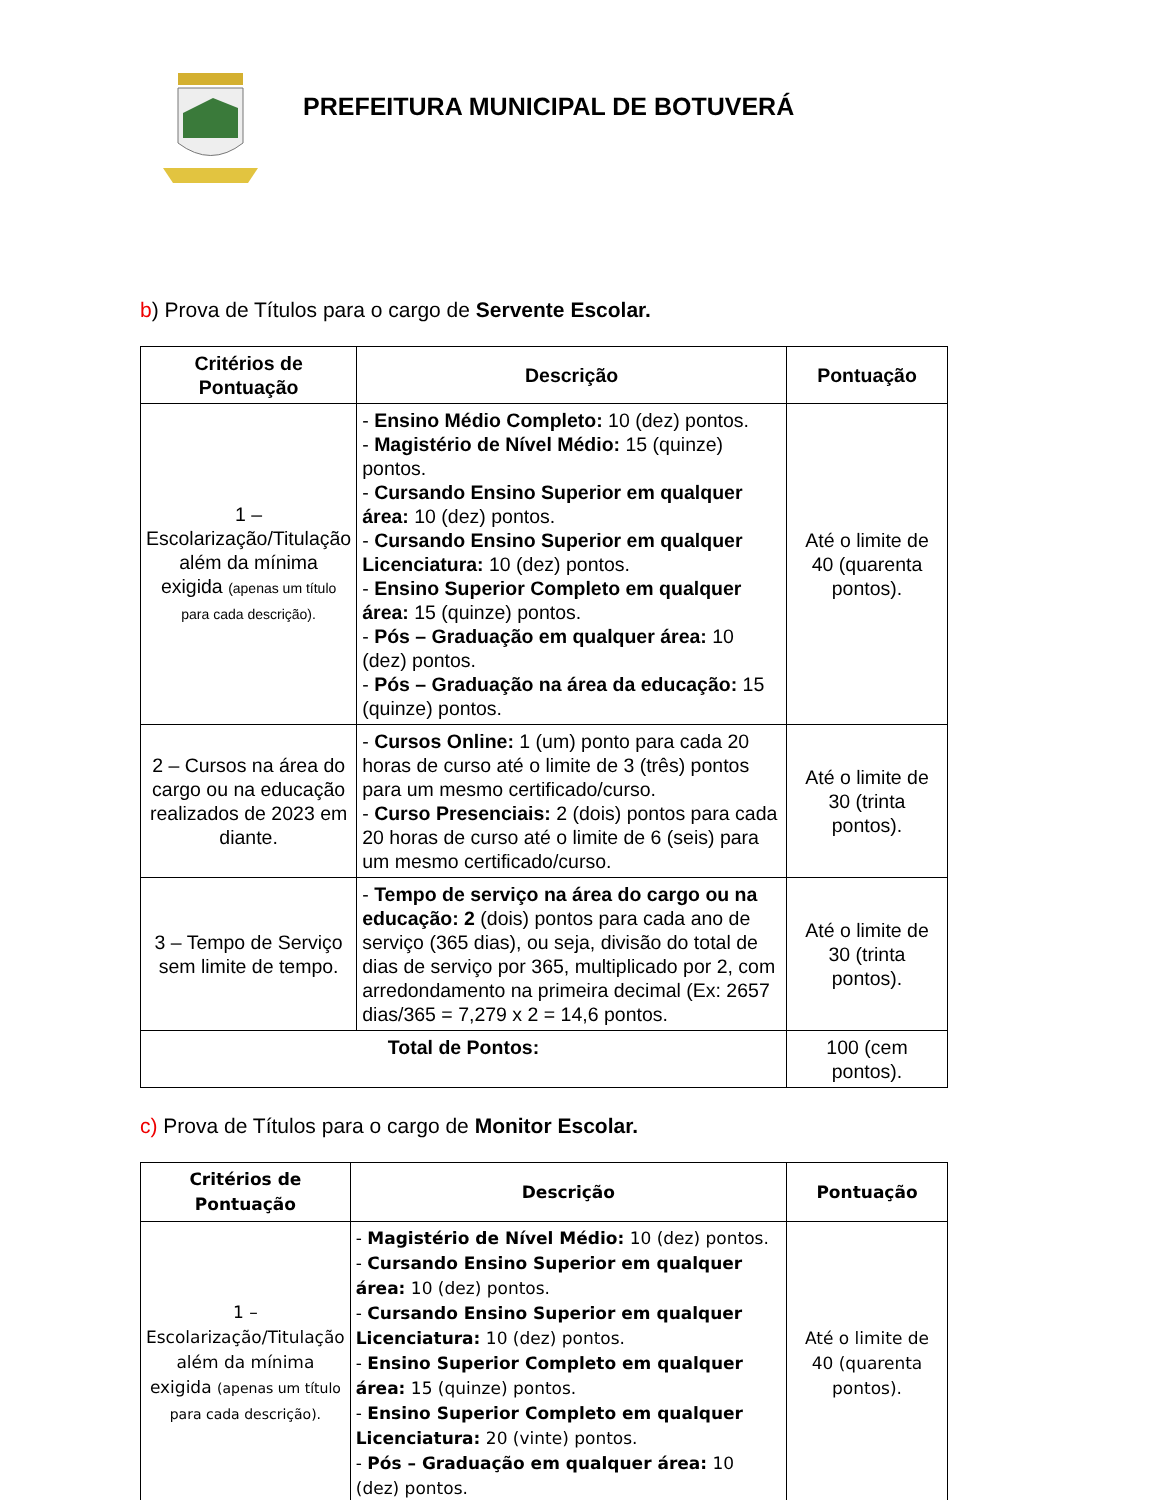PREFEITURA MUNICIPAL DE BOTUVERÁ
b) Prova de Títulos para o cargo de Servente Escolar.
| Critérios de Pontuação | Descrição | Pontuação |
| --- | --- | --- |
| 1 – Escolarização/Titulação além da mínima exigida (apenas um título para cada descrição). | - Ensino Médio Completo: 10 (dez) pontos. - Magistério de Nível Médio: 15 (quinze) pontos. - Cursando Ensino Superior em qualquer área: 10 (dez) pontos. - Cursando Ensino Superior em qualquer Licenciatura: 10 (dez) pontos. - Ensino Superior Completo em qualquer área: 15 (quinze) pontos. - Pós – Graduação em qualquer área: 10 (dez) pontos. - Pós – Graduação na área da educação: 15 (quinze) pontos. | Até o limite de 40 (quarenta pontos). |
| 2 – Cursos na área do cargo ou na educação realizados de 2023 em diante. | - Cursos Online: 1 (um) ponto para cada 20 horas de curso até o limite de 3 (três) pontos para um mesmo certificado/curso. - Curso Presenciais: 2 (dois) pontos para cada 20 horas de curso até o limite de 6 (seis) para um mesmo certificado/curso. | Até o limite de 30 (trinta pontos). |
| 3 – Tempo de Serviço sem limite de tempo. | - Tempo de serviço na área do cargo ou na educação: 2 (dois) pontos para cada ano de serviço (365 dias), ou seja, divisão do total de dias de serviço por 365, multiplicado por 2, com arredondamento na primeira decimal (Ex: 2657 dias/365 = 7,279 x 2 = 14,6 pontos. | Até o limite de 30 (trinta pontos). |
| Total de Pontos: | | 100 (cem pontos). |
c) Prova de Títulos para o cargo de Monitor Escolar.
| Critérios de Pontuação | Descrição | Pontuação |
| --- | --- | --- |
| 1 – Escolarização/Titulação além da mínima exigida (apenas um título para cada descrição). | - Magistério de Nível Médio: 10 (dez) pontos. - Cursando Ensino Superior em qualquer área: 10 (dez) pontos. - Cursando Ensino Superior em qualquer Licenciatura: 10 (dez) pontos. - Ensino Superior Completo em qualquer área: 15 (quinze) pontos. - Ensino Superior Completo em qualquer Licenciatura: 20 (vinte) pontos. - Pós – Graduação em qualquer área: 10 (dez) pontos. | Até o limite de 40 (quarenta pontos). |